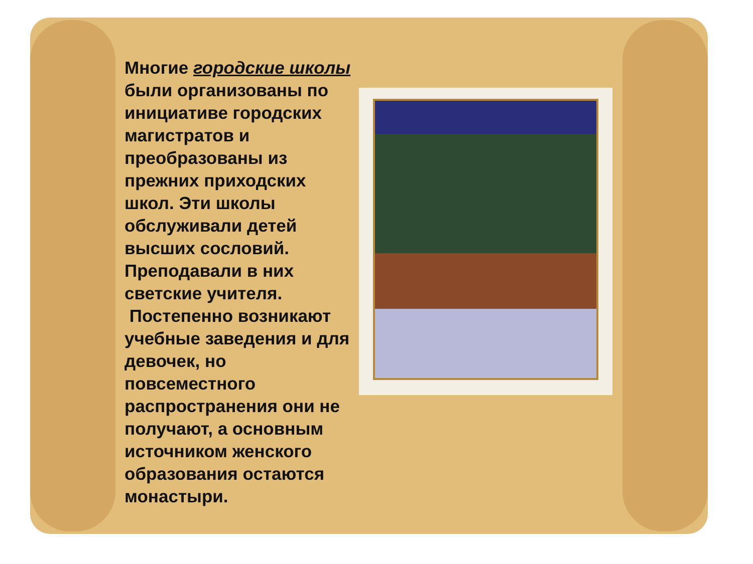Многие городские школы были организованы по инициативе городских магистратов и преобразованы из прежних приходских школ. Эти школы обслуживали детей высших сословий. Преподавали в них светские учителя.
Постепенно возникают учебные заведения и для девочек, но повсеместного распространения они не получают, а основным источником женского образования остаются монастыри.